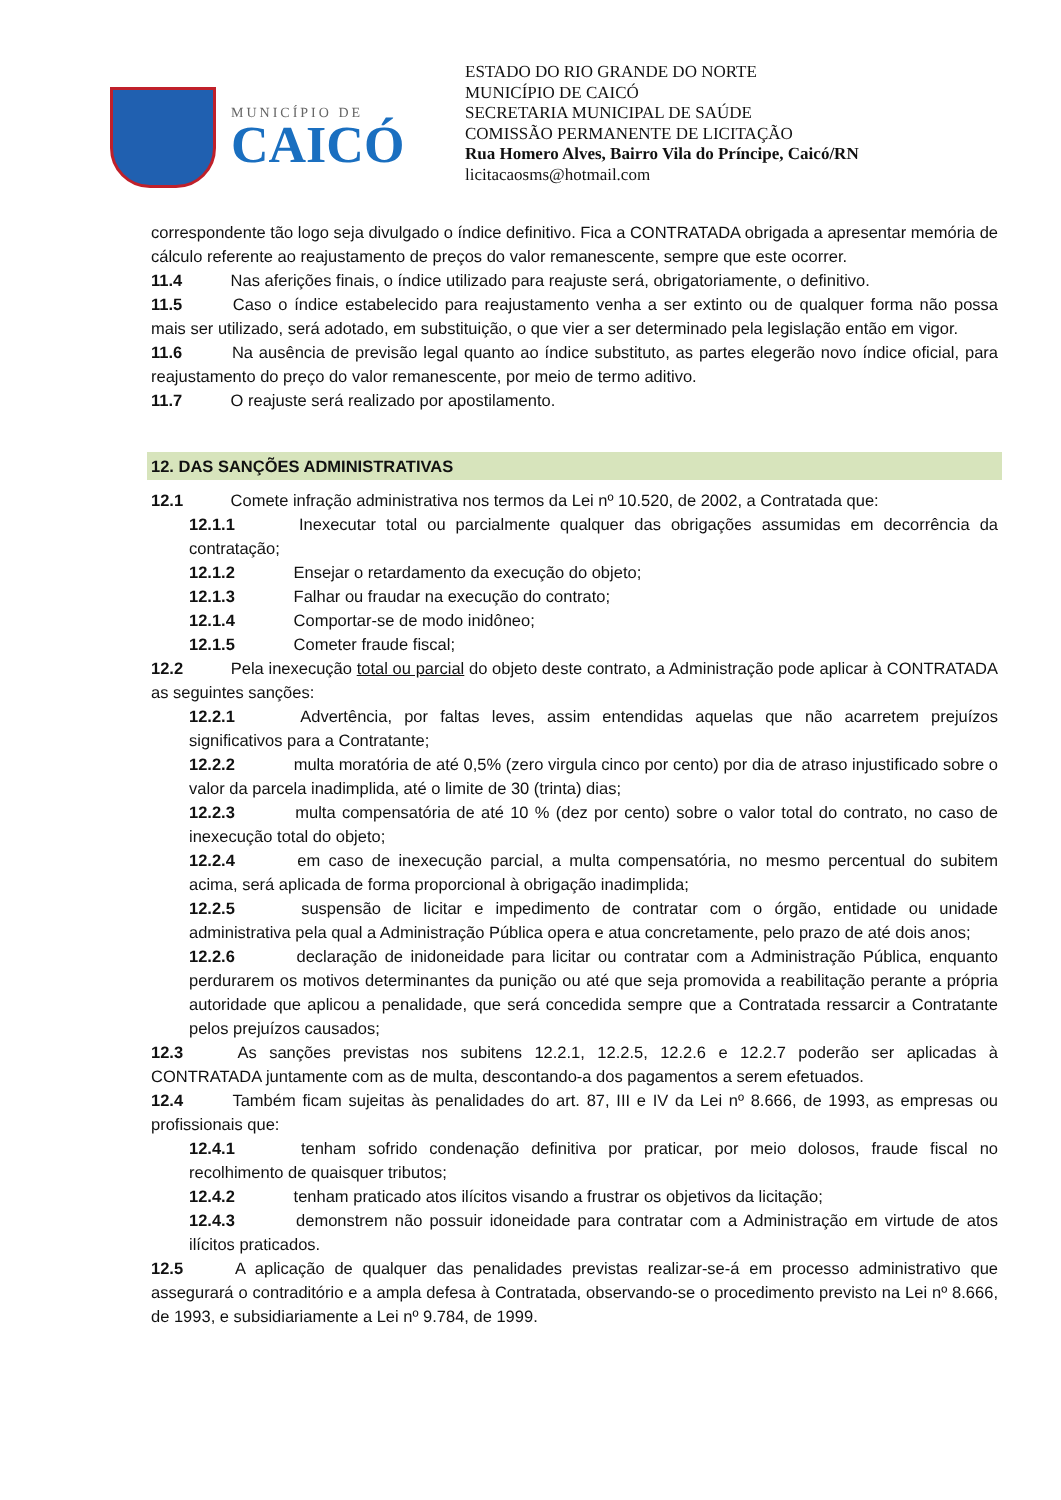MUNICÍPIO DE
CAICÓ
ESTADO DO RIO GRANDE DO NORTE
MUNICÍPIO DE CAICÓ
SECRETARIA MUNICIPAL DE SAÚDE
COMISSÃO PERMANENTE DE LICITAÇÃO
Rua Homero Alves, Bairro Vila do Príncipe, Caicó/RN
licitacaosms@hotmail.com
correspondente tão logo seja divulgado o índice definitivo. Fica a CONTRATADA obrigada a apresentar memória de cálculo referente ao reajustamento de preços do valor remanescente, sempre que este ocorrer.
11.4 Nas aferições finais, o índice utilizado para reajuste será, obrigatoriamente, o definitivo.
11.5 Caso o índice estabelecido para reajustamento venha a ser extinto ou de qualquer forma não possa mais ser utilizado, será adotado, em substituição, o que vier a ser determinado pela legislação então em vigor.
11.6 Na ausência de previsão legal quanto ao índice substituto, as partes elegerão novo índice oficial, para reajustamento do preço do valor remanescente, por meio de termo aditivo.
11.7 O reajuste será realizado por apostilamento.
12. DAS SANÇÕES ADMINISTRATIVAS
12.1 Comete infração administrativa nos termos da Lei nº 10.520, de 2002, a Contratada que:
12.1.1 Inexecutar total ou parcialmente qualquer das obrigações assumidas em decorrência da contratação;
12.1.2 Ensejar o retardamento da execução do objeto;
12.1.3 Falhar ou fraudar na execução do contrato;
12.1.4 Comportar-se de modo inidôneo;
12.1.5 Cometer fraude fiscal;
12.2 Pela inexecução total ou parcial do objeto deste contrato, a Administração pode aplicar à CONTRATADA as seguintes sanções:
12.2.1 Advertência, por faltas leves, assim entendidas aquelas que não acarretem prejuízos significativos para a Contratante;
12.2.2 multa moratória de até 0,5% (zero virgula cinco por cento) por dia de atraso injustificado sobre o valor da parcela inadimplida, até o limite de 30 (trinta) dias;
12.2.3 multa compensatória de até 10 % (dez por cento) sobre o valor total do contrato, no caso de inexecução total do objeto;
12.2.4 em caso de inexecução parcial, a multa compensatória, no mesmo percentual do subitem acima, será aplicada de forma proporcional à obrigação inadimplida;
12.2.5 suspensão de licitar e impedimento de contratar com o órgão, entidade ou unidade administrativa pela qual a Administração Pública opera e atua concretamente, pelo prazo de até dois anos;
12.2.6 declaração de inidoneidade para licitar ou contratar com a Administração Pública, enquanto perdurarem os motivos determinantes da punição ou até que seja promovida a reabilitação perante a própria autoridade que aplicou a penalidade, que será concedida sempre que a Contratada ressarcir a Contratante pelos prejuízos causados;
12.3 As sanções previstas nos subitens 12.2.1, 12.2.5, 12.2.6 e 12.2.7 poderão ser aplicadas à CONTRATADA juntamente com as de multa, descontando-a dos pagamentos a serem efetuados.
12.4 Também ficam sujeitas às penalidades do art. 87, III e IV da Lei nº 8.666, de 1993, as empresas ou profissionais que:
12.4.1 tenham sofrido condenação definitiva por praticar, por meio dolosos, fraude fiscal no recolhimento de quaisquer tributos;
12.4.2 tenham praticado atos ilícitos visando a frustrar os objetivos da licitação;
12.4.3 demonstrem não possuir idoneidade para contratar com a Administração em virtude de atos ilícitos praticados.
12.5 A aplicação de qualquer das penalidades previstas realizar-se-á em processo administrativo que assegurará o contraditório e a ampla defesa à Contratada, observando-se o procedimento previsto na Lei nº 8.666, de 1993, e subsidiariamente a Lei nº 9.784, de 1999.